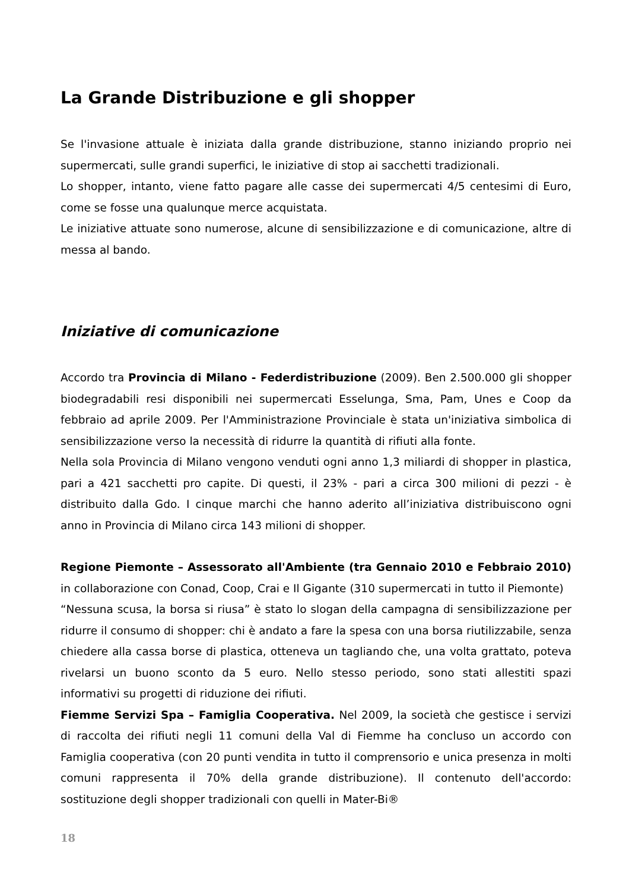La Grande Distribuzione e gli shopper
Se l'invasione attuale è iniziata dalla grande distribuzione, stanno iniziando proprio nei supermercati, sulle grandi superfici, le iniziative di stop ai sacchetti tradizionali.
Lo shopper, intanto, viene fatto pagare alle casse dei supermercati 4/5 centesimi di Euro, come se fosse una qualunque merce acquistata.
Le iniziative attuate sono numerose, alcune di sensibilizzazione e di comunicazione, altre di messa al bando.
Iniziative di comunicazione
Accordo tra Provincia di Milano - Federdistribuzione (2009). Ben 2.500.000 gli shopper biodegradabili resi disponibili nei supermercati Esselunga, Sma, Pam, Unes e Coop da febbraio ad aprile 2009. Per l'Amministrazione Provinciale è stata un'iniziativa simbolica di sensibilizzazione verso la necessità di ridurre la quantità di rifiuti alla fonte.
Nella sola Provincia di Milano vengono venduti ogni anno 1,3 miliardi di shopper in plastica, pari a 421 sacchetti pro capite. Di questi, il 23% - pari a circa 300 milioni di pezzi - è distribuito dalla Gdo. I cinque marchi che hanno aderito all’iniziativa distribuiscono ogni anno in Provincia di Milano circa 143 milioni di shopper.
Regione Piemonte – Assessorato all'Ambiente (tra Gennaio 2010 e Febbraio 2010) in collaborazione con Conad, Coop, Crai e Il Gigante (310 supermercati in tutto il Piemonte)
“Nessuna scusa, la borsa si riusa” è stato lo slogan della campagna di sensibilizzazione per ridurre il consumo di shopper: chi è andato a fare la spesa con una borsa riutilizzabile, senza chiedere alla cassa borse di plastica, otteneva un tagliando che, una volta grattato, poteva rivelarsi un buono sconto da 5 euro. Nello stesso periodo, sono stati allestiti spazi informativi su progetti di riduzione dei rifiuti.
Fiemme Servizi Spa – Famiglia Cooperativa. Nel 2009, la società che gestisce i servizi di raccolta dei rifiuti negli 11 comuni della Val di Fiemme ha concluso un accordo con Famiglia cooperativa (con 20 punti vendita in tutto il comprensorio e unica presenza in molti comuni rappresenta il 70% della grande distribuzione). Il contenuto dell'accordo: sostituzione degli shopper tradizionali con quelli in Mater-Bi®
18